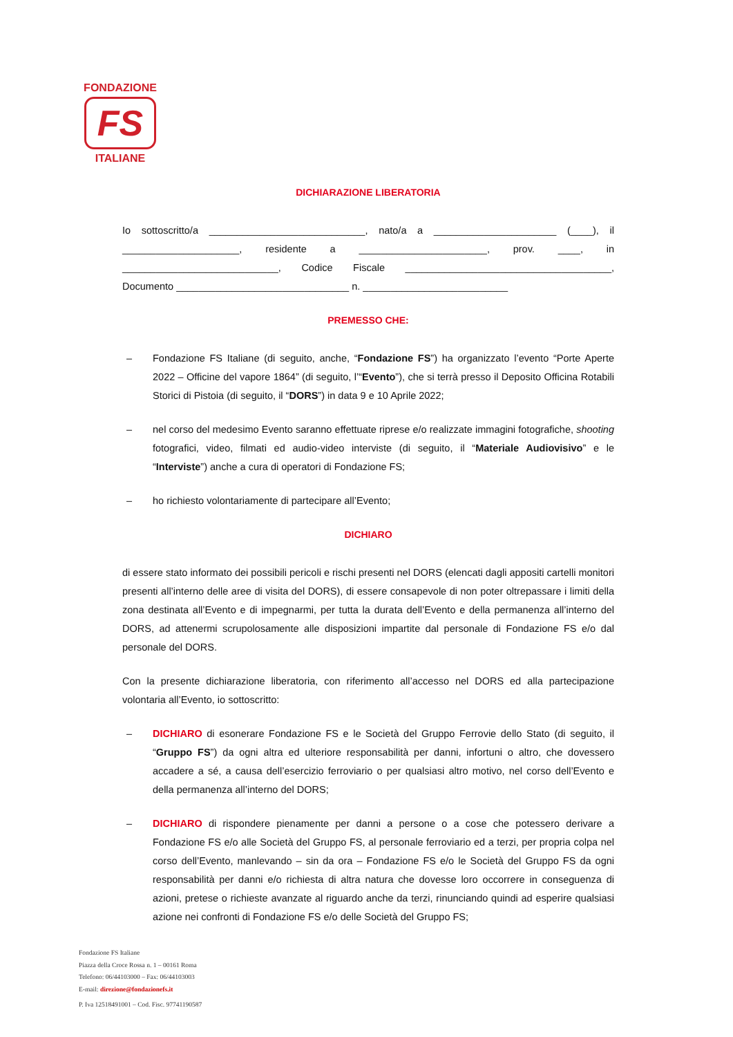FONDAZIONE
FS
ITALIANE
DICHIARAZIONE LIBERATORIA
Io sottoscritto/a ____________________________, nato/a a ______________________ (____), il _____________________, residente a _______________________, prov. ____, in ____________________________, Codice Fiscale _____________________________________, Documento _______________________________ n. __________________________
PREMESSO CHE:
– Fondazione FS Italiane (di seguito, anche, “Fondazione FS”) ha organizzato l’evento “Porte Aperte 2022 – Officine del vapore 1864” (di seguito, l’“Evento”), che si terrà presso il Deposito Officina Rotabili Storici di Pistoia (di seguito, il “DORS”) in data 9 e 10 Aprile 2022;
– nel corso del medesimo Evento saranno effettuate riprese e/o realizzate immagini fotografiche, shooting fotografici, video, filmati ed audio-video interviste (di seguito, il “Materiale Audiovisivo” e le “Interviste”) anche a cura di operatori di Fondazione FS;
– ho richiesto volontariamente di partecipare all’Evento;
DICHIARO
di essere stato informato dei possibili pericoli e rischi presenti nel DORS (elencati dagli appositi cartelli monitori presenti all’interno delle aree di visita del DORS), di essere consapevole di non poter oltrepassare i limiti della zona destinata all’Evento e di impegnarmi, per tutta la durata dell’Evento e della permanenza all’interno del DORS, ad attenermi scrupolosamente alle disposizioni impartite dal personale di Fondazione FS e/o dal personale del DORS.
Con la presente dichiarazione liberatoria, con riferimento all’accesso nel DORS ed alla partecipazione volontaria all’Evento, io sottoscritto:
– DICHIARO di esonerare Fondazione FS e le Società del Gruppo Ferrovie dello Stato (di seguito, il “Gruppo FS”) da ogni altra ed ulteriore responsabilità per danni, infortuni o altro, che dovessero accadere a sé, a causa dell’esercizio ferroviario o per qualsiasi altro motivo, nel corso dell’Evento e della permanenza all’interno del DORS;
– DICHIARO di rispondere pienamente per danni a persone o a cose che potessero derivare a Fondazione FS e/o alle Società del Gruppo FS, al personale ferroviario ed a terzi, per propria colpa nel corso dell’Evento, manlevando – sin da ora – Fondazione FS e/o le Società del Gruppo FS da ogni responsabilità per danni e/o richiesta di altra natura che dovesse loro occorrere in conseguenza di azioni, pretese o richieste avanzate al riguardo anche da terzi, rinunciando quindi ad esperire qualsiasi azione nei confronti di Fondazione FS e/o delle Società del Gruppo FS;
Fondazione FS Italiane
Piazza della Croce Rossa n. 1 – 00161 Roma
Telefono: 06/44103000 – Fax: 06/44103003
E-mail: direzione@fondazionefs.it
P. Iva 12518491001 – Cod. Fisc. 97741190587